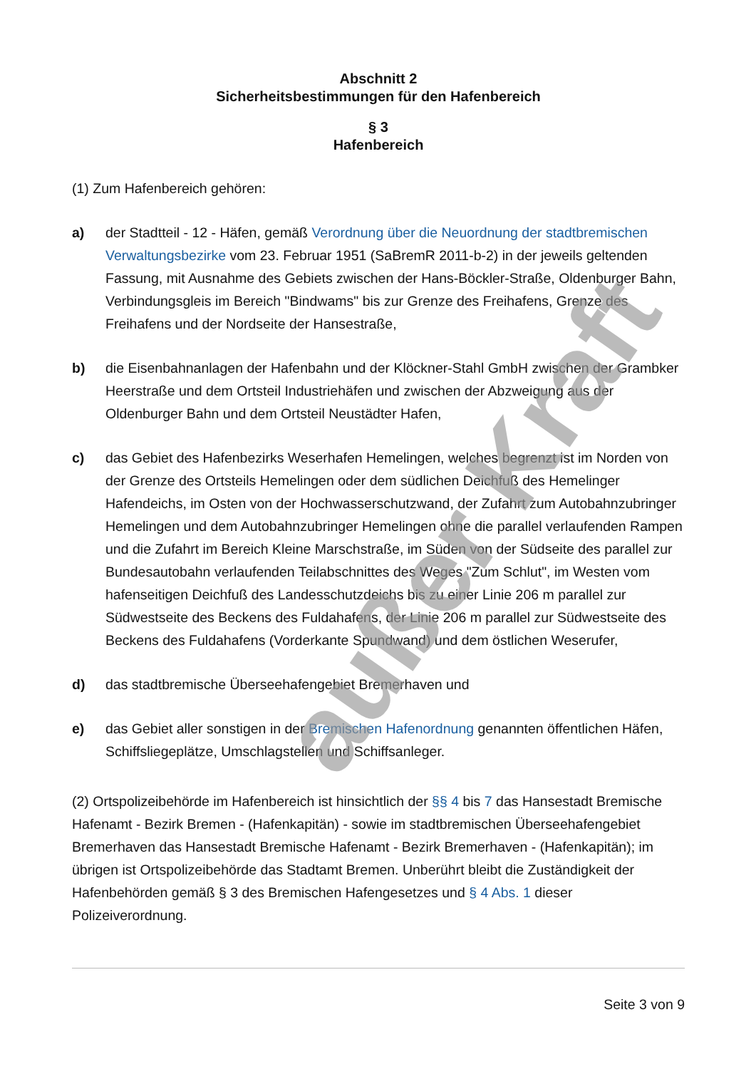Abschnitt 2
Sicherheitsbestimmungen für den Hafenbereich
§ 3
Hafenbereich
(1) Zum Hafenbereich gehören:
a) der Stadtteil - 12 - Häfen, gemäß Verordnung über die Neuordnung der stadtbremischen Verwaltungsbezirke vom 23. Februar 1951 (SaBremR 2011-b-2) in der jeweils geltenden Fassung, mit Ausnahme des Gebiets zwischen der Hans-Böckler-Straße, Oldenburger Bahn, Verbindungsgleis im Bereich "Bindwams" bis zur Grenze des Freihafens, Grenze des Freihafens und der Nordseite der Hansestraße,
b) die Eisenbahnanlagen der Hafenbahn und der Klöckner-Stahl GmbH zwischen der Grambker Heerstraße und dem Ortsteil Industriehäfen und zwischen der Abzweigung aus der Oldenburger Bahn und dem Ortsteil Neustädter Hafen,
c) das Gebiet des Hafenbezirks Weserhafen Hemelingen, welches begrenzt ist im Norden von der Grenze des Ortsteils Hemelingen oder dem südlichen Deichfuß des Hemelinger Hafendeichs, im Osten von der Hochwasserschutzwand, der Zufahrt zum Autobahnzubringer Hemelingen und dem Autobahnzubringer Hemelingen ohne die parallel verlaufenden Rampen und die Zufahrt im Bereich Kleine Marschstraße, im Süden von der Südseite des parallel zur Bundesautobahn verlaufenden Teilabschnittes des Weges "Zum Schlut", im Westen vom hafenseitigen Deichfuß des Landesschutzdeichs bis zu einer Linie 206 m parallel zur Südwestseite des Beckens des Fuldahafens, der Linie 206 m parallel zur Südwestseite des Beckens des Fuldahafens (Vorderkante Spundwand) und dem östlichen Weserufer,
d) das stadtbremische Überseehafengebiet Bremerhaven und
e) das Gebiet aller sonstigen in der Bremischen Hafenordnung genannten öffentlichen Häfen, Schiffsliegeplätze, Umschlagstellen und Schiffsanleger.
(2) Ortspolizeibehörde im Hafenbereich ist hinsichtlich der §§ 4 bis 7 das Hansestadt Bremische Hafenamt - Bezirk Bremen - (Hafenkapitän) - sowie im stadtbremischen Überseehafengebiet Bremerhaven das Hansestadt Bremische Hafenamt - Bezirk Bremerhaven - (Hafenkapitän); im übrigen ist Ortspolizeibehörde das Stadtamt Bremen. Unberührt bleibt die Zuständigkeit der Hafenbehörden gemäß § 3 des Bremischen Hafengesetzes und § 4 Abs. 1 dieser Polizeiverordnung.
Seite 3 von 9
außer Kraft